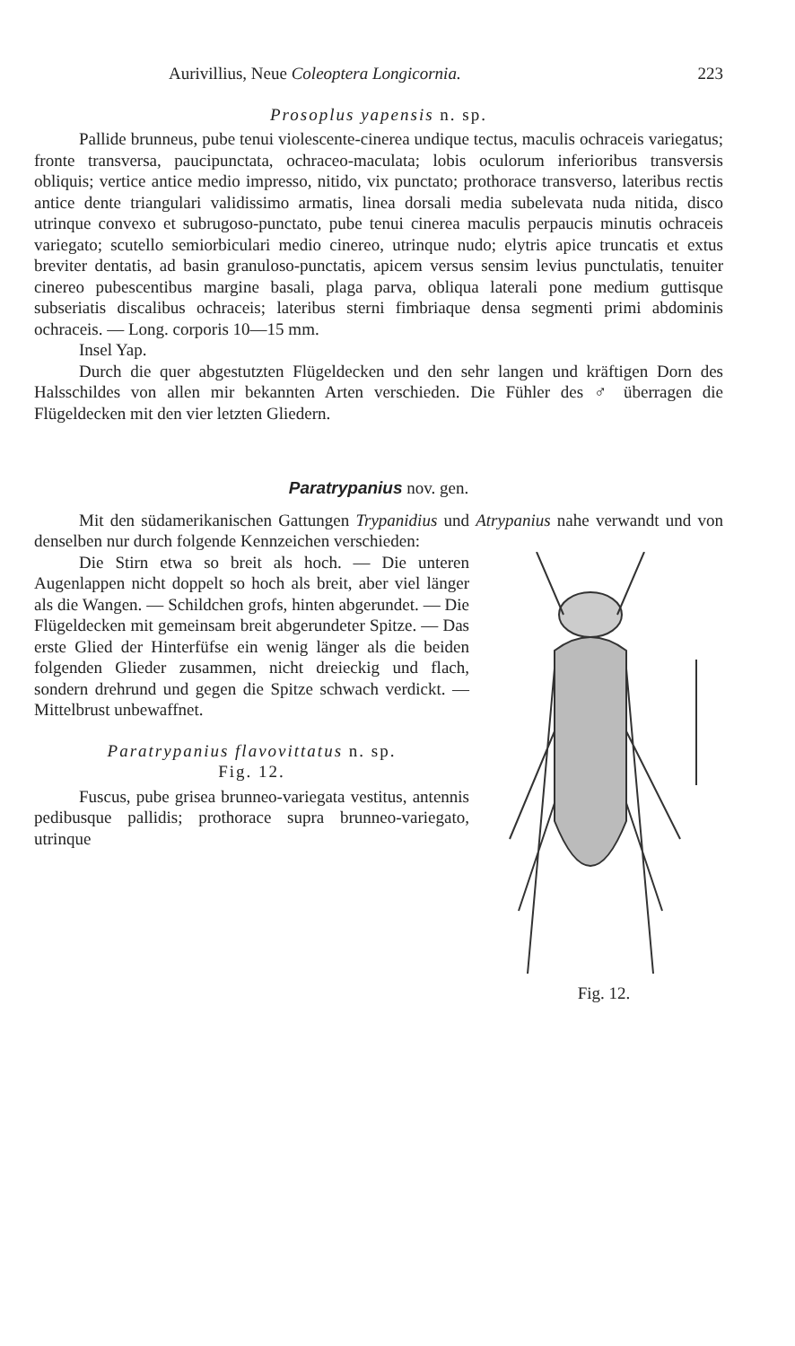Aurivillius, Neue Coleoptera Longicornia. 223
Prosoplus yapensis n. sp.
Pallide brunneus, pube tenui violescente-cinerea undique tectus, maculis ochraceis variegatus; fronte transversa, paucipunctata, ochraceo-maculata; lobis oculorum inferioribus transversis obliquis; vertice antice medio impresso, nitido, vix punctato; prothorace transverso, lateribus rectis antice dente triangulari validissimo armatis, linea dorsali media subelevata nuda nitida, disco utrinque convexo et subrugoso-punctato, pube tenui cinerea maculis perpaucis minutis ochraceis variegato; scutello semiorbiculari medio cinereo, utrinque nudo; elytris apice truncatis et extus breviter dentatis, ad basin granuloso-punctatis, apicem versus sensim levius punctulatis, tenuiter cinereo pubescentibus margine basali, plaga parva, obliqua laterali pone medium guttisque subseriatis discalibus ochraceis; lateribus sterni fimbriaque densa segmenti primi abdominis ochraceis. — Long. corporis 10—15 mm.
Insel Yap.
Durch die quer abgestutzten Flügeldecken und den sehr langen und kräftigen Dorn des Halsschildes von allen mir bekannten Arten verschieden. Die Fühler des ♂ überragen die Flügeldecken mit den vier letzten Gliedern.
Paratrypanius nov. gen.
Mit den südamerikanischen Gattungen Trypanidius und Atrypanius nahe verwandt und von denselben nur durch folgende Kennzeichen verschieden:
Die Stirn etwa so breit als hoch. — Die unteren Augenlappen nicht doppelt so hoch als breit, aber viel länger als die Wangen. — Schildchen grofs, hinten abgerundet. — Die Flügeldecken mit gemeinsam breit abgerundeter Spitze. — Das erste Glied der Hinterfüfse ein wenig länger als die beiden folgenden Glieder zusammen, nicht dreieckig und flach, sondern drehrund und gegen die Spitze schwach verdickt. — Mittelbrust unbewaffnet.
Paratrypanius flavovittatus n. sp.
Fig. 12.
Fuscus, pube grisea brunneo-variegata vestitus, antennis pedibusque pallidis; prothorace supra brunneo-variegato, utrinque
Fig. 12.